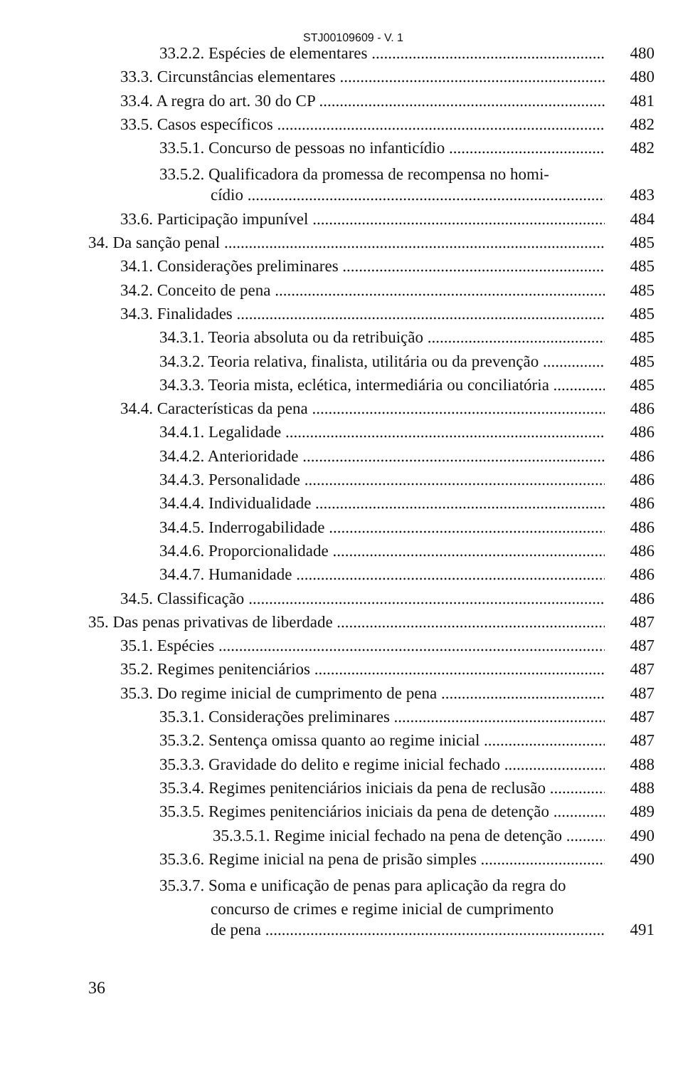STJ00109609 - V. 1
33.2.2. Espécies de elementares 480
33.3. Circunstâncias elementares 480
33.4. A regra do art. 30 do CP 481
33.5. Casos específicos 482
33.5.1. Concurso de pessoas no infanticídio 482
33.5.2. Qualificadora da promessa de recompensa no homi-
cídio 483
33.6. Participação impunível 484
34. Da sanção penal 485
34.1. Considerações preliminares 485
34.2. Conceito de pena 485
34.3. Finalidades 485
34.3.1. Teoria absoluta ou da retribuição 485
34.3.2. Teoria relativa, finalista, utilitária ou da prevenção 485
34.3.3. Teoria mista, eclética, intermediária ou conciliatória 485
34.4. Características da pena 486
34.4.1. Legalidade 486
34.4.2. Anterioridade 486
34.4.3. Personalidade 486
34.4.4. Individualidade 486
34.4.5. Inderrogabilidade 486
34.4.6. Proporcionalidade 486
34.4.7. Humanidade 486
34.5. Classificação 486
35. Das penas privativas de liberdade 487
35.1. Espécies 487
35.2. Regimes penitenciários 487
35.3. Do regime inicial de cumprimento de pena 487
35.3.1. Considerações preliminares 487
35.3.2. Sentença omissa quanto ao regime inicial 487
35.3.3. Gravidade do delito e regime inicial fechado 488
35.3.4. Regimes penitenciários iniciais da pena de reclusão 488
35.3.5. Regimes penitenciários iniciais da pena de detenção 489
35.3.5.1. Regime inicial fechado na pena de detenção 490
35.3.6. Regime inicial na pena de prisão simples 490
35.3.7. Soma e unificação de penas para aplicação da regra do
concurso de crimes e regime inicial de cumprimento
de pena 491
36